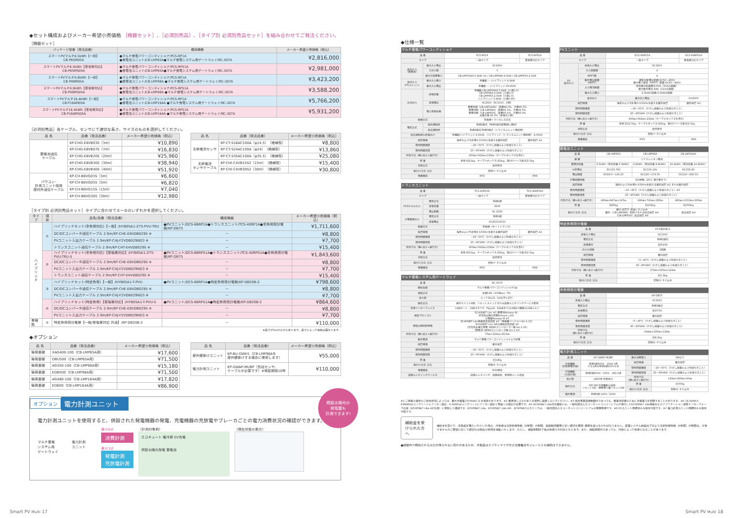◆セット構成およびメーカー希望小売価格 ［機器セット］､［必須別売品］､［タイプ別 必須別売品セット］を組み合わせてご発注ください。
［機器セット］
| パッケージ型番（発注品番） | 構成機器 | メーカー希望小売価格（税込） |
| --- | --- | --- |
| スマートPVマルチ6.5kWh【一般】 CB-P65M05A | ●マルチ蓄電パワーコンディショナ/PCS-RP1A ●蓄電池ユニット/CB-LMP65A●マルチ蓄電システム用ゲートウェイ/RC-307A | ¥2,816,000 |
| スマートPVマルチ6.5kWh【重塩害対応】 CB-P65MS05A | ●マルチ蓄電パワーコンディショナ/PCS-RPS1A ●蓄電池ユニット/CB-LMP65A●マルチ蓄電システム用ゲートウェイ/RC-307A | ¥2,981,000 |
| スマートPVマルチ9.8kWh【一般】 CB-P98M05A | ●マルチ蓄電パワーコンディショナ/PCS-RP1A ●蓄電池ユニット/CB-LMP98A ●マルチ蓄電システム用ゲートウェイ/RC-307A | ¥3,423,200 |
| スマートPVマルチ9.8kWh【重塩害対応】 CB-P98MS05A | ●マルチ蓄電パワーコンディショナ/PCS-RPS1A ●蓄電池ユニット/CB-LMP98A ●マルチ蓄電システム用ゲートウェイ/RC-307A | ¥3,588,200 |
| スマートPVマルチ16.4kWh【一般】 CB-P164M05A | ●マルチ蓄電パワーコンディショナ/PCS-RP1A ●蓄電池ユニット/CB-LMP164A ●マルチ蓄電システム用ゲートウェイ/RC-307A | ¥5,766,200 |
| スマートPVマルチ16.4kWh【重塩害対応】 CB-P164MS05A | ●マルチ蓄電パワーコンディショナ/PCS-RPS1A ●蓄電池ユニット/CB-LMP164A ●マルチ蓄電システム用ゲートウェイ/RC-307A | ¥5,931,200 |
［必須別売品］各ケーブル、センサにて適切な長さ、サイズのものを選択してください。
| 品 名 | 品番（発注品番） | メーカー希望小売価格（税込） |
| --- | --- | --- |
| 蓄電池通信 ケーブル | KP-CHG-E8VB03S（3m） | ¥10,890 |
| | KP-CHG-E8VB07S（7m） | ¥16,830 |
| | KP-CHG-E8VB20S（20m） | ¥25,960 |
| | KP-CHG-E8VB30S（30m） | ¥38,940 |
| | KP-CHG-E8VB40S（40m） | ¥51,920 |
| パワコン･ 計測ユニット間用 屋内外通信ケーブル | KP-CH-B8VG03S（3m） | ¥6,600 |
| | KP-CH-B8VG05S（5m） | ¥6,820 |
| | KP-CH-B8VG15S（15m） | ¥7,040 |
| | KP-CH-B8VG30S（30m） | ¥12,980 |
| 品 名 | 品番（発注品番） | メーカー希望小売価格（税込） |
| --- | --- | --- |
| 主幹電流センサ | KP-CT-S16AC100A（φ14.5）（絶縁型） | ¥8,800 |
| | KP-CT-S24AC100A（φ24）（絶縁型） | ¥13,860 |
| | KP-CT-S35AC100A（φ35.5）（絶縁型） | ¥25,080 |
| 主幹電流 センサケーブル | KP-CHI-C4VB15S2（15m）（絶縁型） | ¥15,400 |
| | KP-CHI-C4VB30S2（30m）（絶縁型） | ¥30,800 |
［タイプ別 必須別売品セット］タイプに合わせて①～⑤のいずれかを選択してください。
| タイプ | 項目 | 品名/品番（発注品番） | 構成機器 | メーカー希望小売価格（税込） |
| --- | --- | --- | --- | --- |
| ハ イ ブ リ ッ ド | ① | ハイブリッドセット(全負荷対応)【一般】/HYB05A1-Z75-PVU-TRU | ●PVユニット/DCS-66RP1A●トランスユニット/TCS-40RP1A●全負荷用分電盤/KP-DB75 | ¥1,711,600 |
| | | DC/DCコンバータ通信ケーブル 2.9m/KP-CHE-E8VDB029S ※ | － | ¥8,800 |
| | | PVユニット入出力ケーブル 2.9m/KP-CHJ-F2VDB029ND3 ※ | － | ¥7,700 |
| | | トランスユニット通信ケーブル 2.9m/KP-CHT-E4VDB029S ※ | － | ¥15,400 |
| | ② | ハイブリッドセット(全負荷対応)【重塩害対応】/HYB05A1-Z75-PVU-TRU-S | ●PVユニット/DCS-66RPS1A●トランスユニット/TCS-40RPS1A●全負荷用分電盤/KP-DB75 | ¥1,843,600 |
| | | DC/DCコンバータ通信ケーブル 2.9m/KP-CHE-E8VDB029S ※ | － | ¥8,800 |
| | | PVユニット入出力ケーブル 2.9m/KP-CHJ-F2VDB029ND3 ※ | － | ¥7,700 |
| | | トランスユニット通信ケーブル 2.9m/KP-CHT-E4VDB029S ※ | － | ¥15,400 |
| | ③ | ハイブリッドセット(特定負荷)【一般】/HYB05A1-T-PVU | ●PVユニット/DCS-66RP1A●特定負荷用分電盤/KP-DB20B-2 | ¥798,600 |
| | | DC/DCコンバータ通信ケーブル 2.9m/KP-CHE-E8VDB029S ※ | － | ¥8,800 |
| | | PVユニット入出力ケーブル 2.9m/KP-CHJ-F2VDB029ND3 ※ | － | ¥7,700 |
| | ④ | ハイブリッドセット(特定負荷)【重塩害対応】/HYB05A1-T-PVU-S | ●PVユニット/DCS-66RPS1A●特定負荷用分電盤/KP-DB20B-2 | ¥864,600 |
| | | DC/DCコンバータ通信ケーブル 2.9m/KP-CHE-E8VDB029S ※ | － | ¥8,800 |
| | | PVユニット入出力ケーブル 2.9m/KP-CHJ-F2VDB029ND3 ※ | － | ¥7,700 |
| 単機能 | ⑤ | 特定負荷用分電盤【一般/重塩害対応 共通】/KP-DB20B-2 | － | ¥110,000 |
※長さが5mのものもあります。長さによって価格は異なります。
◆オプション
| 品 名 | 品番（発注品番） | メーカー希望小売価格（税込） |
| --- | --- | --- |
| 簡易基礎 | XAG400-100（CB-LMP65A用） | ¥17,600 |
| 簡易基礎 | OBU500（CB-LMP65A用） | ¥71,500 |
| 簡易基礎 | AG350-100（CB-LMP98A用） | ¥15,180 |
| 簡易基礎 | EOB500（CB-LMP98A用） | ¥71,500 |
| 簡易基礎 | AG480-100（CB-LMP164A用） | ¥17,820 |
| 簡易基礎 | EO600（CB-LMP164A用） | ¥86,900 |
| 品 名 | 品番（発注品番） | メーカー希望小売価格（税込） |
| --- | --- | --- |
| 屋外壁掛けユニット | KP-BU-OWH1（CB-LMP98Aを 屋外壁掛けする場合に使用します） | ¥55,000 |
| 電力計測ユニット | KP-GWAP-MUBP（別途センサ、 ケーブルが必要です）※保証期間10年 | ¥110,000 |
オプション 電力計測ユニット
既設太陽光の
発電量も
計測できます!
電力計測ユニットを使用すると、併設された発電機器の発電、充電機器の充放電やブレーカごとの電力消費状況の確認ができます。
マルチ蓄電
システム用
ゲートウェイ
電力計測
ユニット
最大6点
消費計測
最大3点
発電計測
充放電計測
〈計測対象例〉
エコキュート 暖冷房 EV充電
併設太陽光発電 蓄電池
〈現在状態の表示〉
Smart PV Multi 17
◆仕様一覧
| マルチ蓄電パワーコンディショナ | | | |
| 品 番 | | PCS-RP1A | PCS-RPS1A |
| タイプ | | 一般タイプ | 重塩害対応タイプ |
| 直流入力 （蓄電池） | 最大入力電圧 | DC450V | |
| | 入出力数 | 1 | |
| | 最大充放電電力 | CB-LMP164A:5.9kW ※1 / CB-LMP98A:4.0kW / CB-LMP65A:2.5kW | |
| 直流入力 （PVユニット） | 最大入力電力 | 単機能:－ /ハイブリッド:6.6kW | |
| | 最大入力電圧 | 単機能:－ /ハイブリッド:DC450V | |
| 交流出力 | 定格容量 | 単機能:CB-LMP164A:5.9kW（力率1.0） CB-LMP98A:4.0kW（力率1.0） CB-LMP65A:2.5kW（力率1.0） ハイブリッド:5.6kW（力率0.95） | |
| | 定格電圧 | AC202V（AC101V、2相） | |
| | 電力変換効率 | 蓄電池側（CB-LMP164A）:放電96.0%、充電95.5% 蓄電池側（CB-LMP98A）:放電95.5%、充電95.5% 蓄電池側（CB-LMP65A）:放電95.0%、充電95.0% 太陽光側:95.0%（定格出力時） | |
| 絶縁方式 | | 非絶縁トランスレス方式 | |
| 電気方式 | 連系運転時 | 単相2線式（単相3線式配電線に接続） | |
| | 自立運転時 | 単相2線式/単相3線式（トランスユニット接続時） | |
| 自立運転時の定格出力 | | 単機能/ハイブリッド:2.0kVA、ハイブリッド（トランスユニット接続時）:4.0kVA | |
| 設置環境 | | 海岸および汽水域から500mを超える屋外設置 | 屋外設置 ※2 |
| 使用周囲温度 | | −20～50℃（ただし結露および氷結なきこと） | |
| 使用周囲湿度 | | 25～95%RH（ただし結露および氷結なきこと） | |
| 外形寸法（横×高さ×奥行き） | | 450㎜×562㎜×232㎜（ケーブルボックスを含む） | |
| 質 量 | | 本体:約21kg、ケーブルボックス:約1kg、取付けベース板:約2.5kg | |
| 冷却方式 | | 自然空冷 | |
| 取付け方式･方法 | | 壁掛け･ネジ止め | |
| 保護構造 | | IP55 | IP66 |
| トランスユニット | | | |
| 品 番 | | TCS-40RP1A | TCS-40RPS1A |
| タイプ | | 一般タイプ | 重塩害対応タイプ |
| PCSからの入力 | 電気方式 | 単相2線 | |
| | 定格容量 | 4kVA | |
| | 電圧範囲 | AC 202V | |
| 分電盤側出力 | 電気方式 | 単相3線 | |
| | 定格電圧 | AC202V/101V | |
| 絶縁方式 | | 非絶縁（オートトランス） | |
| 設置環境 | | 海岸および汽水域から500mを超える屋外設置 | 屋外設置 ※2 |
| 使用周囲温度 | | −20～50℃（ただし結露および氷結なきこと） | |
| 使用周囲湿度 | | 25～95%RH（ただし結露および氷結なきこと） | |
| 外形寸法（横×高さ×奥行き） | | 450㎜×562㎜×232㎜（ケーブルボックスを含む） | |
| 質 量 | | 本体:約21kg、ケーブルボックス:約1kg、取付けベース板:約2.5kg | |
| 冷却方式 | | 自然空冷 | |
| 取付け方式･方法 | | 壁掛け･ネジ止め | |
| 保護構造 | | IP55 | IP66 |
| マルチ蓄電システム用ゲートウェイ | | | |
| 品 番 | | RC-307A | |
| 接続台数 | | マルチ蓄電パワーコンディショナ1台 | |
| 通信方式 | | 有線LAN（100Base -TX） | |
| 表示部 | | モノクロLCD（16文字×2行） | |
| 操作方法 | | 操作スイッチ4個、リセットスイッチまたは遠隔モニタリングサービス使用 | |
| 外部インターフェイス | | LANポート、USBコネクタ（TypeA）32GBまでのUSB2.0準拠のUSBメモリ | |
| 通信プロトコル | | ECHONET Lite ※5 蓄電池Release M、 住宅用太陽光発電Release J ※6、 分電盤Release M ※7 | |
| 通信仕様認証規格 | | ECHONET Lite規格適合性認証 ※5（規格書バージョンVer.1.13） ECHONET Lite AIF仕様適合性認証 ※5 （住宅用太陽光発電･HEMSコントローラー間 Ver.1.01） （蓄電池･HEMSコントローラ間 Ver.1.10） | |
| 外形寸法（横×高さ×奥行き） | | 75㎜×120㎜×29.5㎜ | |
| 動作電源 | | マルチ蓄電パワーコンディショナより給電 | |
| 設置環境 | | 屋内設置 | |
| 使用周囲温度 | | −20～50℃（ただし結露および氷結なきこと） | |
| 使用周囲湿度 | | 25～95%RH（ただし結露および氷結なきこと） | |
| 質 量 | | 約140g | |
| 取付け方式･方法 | | 壁取付･ネジ止め | |
| 保護構造 | | IP20相当 | |
| 遠隔モニタリングサービス | | 遠隔モニタリング、遠隔設定、異常時メール送信 | |
| PVユニット | | | |
| 品 番 | | DCS-66RP1A | DCS-66RPS1A |
| タイプ | | 一般タイプ | 重塩害対応タイプ |
| PV 直流入力 | 定格入力電圧 | DC320V | |
| | 入力回路数 | 4 | |
| | MPPT数 | 4 | |
| | 動作電圧範囲 （MPPT） | 運転可能電圧範囲:DC50～450V 最大電力追従（MPPT）範囲:DC60～440V | |
| | 入力電流範囲 | 許容最大短絡電流:60A（15A/1回路） 最大動作電流:44A（11A/1回路） | |
| | 最大入力電力 | 2.5kW/1回路 6.6kW/4回路 | |
| | 直流出力 | 最大出力電圧 | DC450V |
| 設置環境 | | 海岸および汽水域から500mを超える屋外設置 | 屋外設置 ※2 |
| 使用周囲温度 | | −20～50℃（ただし結露および氷結なきこと） | |
| 使用周囲湿度 | | 25～95%RH（ただし結露および氷結なきこと） | |
| 外形寸法（横×高さ×奥行き） | | 450㎜×562㎜×232㎜（ケーブルボックスを含む） | |
| 質 量 | | 本体:約12.5kg、ケーブルボックス:約1kg、取付けベース板:約2.5kg | |
| 冷却方式 | | 自然空冷 | |
| 取付け方式･方法 | | 壁掛け･ネジ止め | |
| 保護構造 | | IP55 | IP66 |
| 蓄電池ユニット | | | |
| 品 番 | CB-LMP65A | CB-LMP98A | CB-LMP164A |
| 種 類 | リチウムイオン電池 | | |
| 蓄電池容量 | 6.5kWh（実効容量:5.9kWh） | 9.8kWh（実効容量:8.8kWh） | 16.4kWh（実効容量:14.8kWh） |
| 公称電圧 | DC102.76V | DC154.14V | DC256.9V |
| 電圧範囲 | DC84.0～116.2V | DC126～174.3V | DC210～290.5V |
| 充電回復時間 | 約3時間（25℃ 満充電まで） | | |
| 設置環境 | 海岸および汽水域から500mを超える屋外設置 ※2 または屋内設置 | | |
| 使用周囲温度 | −10～45℃（ただし結露および氷結なきこと）※3 | | |
| 使用周囲湿度 | 25～95%RH（ただし結露および氷結なきこと） | | |
| 外形寸法（横×高さ×奥行き） | 490㎜×847㎜×147㎜ | 490㎜×741㎜×295㎜ | 490㎜×1010㎜×295㎜ |
| 質 量 | 約65kg | 約102kg | 約150kg |
| 取付け方式･方法 | 屋内:床置き･壁面にネジ止め 屋外:（CB-LMP98A）壁掛けまたは自立設置 ※4 （CB-LMP65A）自立設置 ※4 | | 自立設置 ※4 |
| 特定負荷用分電盤 | |
| 品 番 | KP-DB20B-2 |
| 定格入力電圧 | AC100V |
| 電気方式 | 単相2線式 |
| 定格電流 | 合計20A |
| 出力分岐数 | 2回路 |
| 設置環境 | 屋内設置 |
| 使用周囲温度 | −5～40℃（ただし結露および氷結なきこと） |
| 使用周囲湿度 | 45～85%RH（ただし結露および氷結なきこと） |
| 外形寸法（横×高さ×奥行き） | 172㎜×325㎜×124㎜ |
| 質 量 | 約1.9kg |
| 取付け方式･方法 | 壁取付･ネジ止め |
| 全負荷用分電盤 | |
| 品 番 | KP-DB75 |
| 定格入力電圧 | AC202V |
| 電気方式 | 単相3線式 |
| 定格電流 | 合計75A |
| 設置環境 | 屋内設置 |
| 使用周囲温度 | −5～40℃（ただし結露および氷結なきこと） |
| 使用周囲湿度 | 45～85%RH（ただし結露および氷結なきこと） |
| 外形寸法 （横×高さ×奥行き） | 644㎜×325㎜×124㎜ |
| 質 量 | 約8.2kg |
| 取付け方式･方法 | 壁取付･ネジ止め |
| 電力計測ユニット | | | |
| 品 番 | KP-GWAP-MUBP | 最大消費電力 | 5W以下 |
| 計測機能 （外部発電計測） | 単相3線200V、100A 3点 うち1点は単相2線100Vも可 | 設置環境 | 屋内設置 |
| | | 使用周囲温度 | −20～50℃（ただし結露および氷結なきこと） |
| 計測機能 （分岐計測） | 単相2線200V／100V、30A 6点 | 使用周囲湿度 | 25～95%RH（ただし結露および氷結なきこと） |
| | | 外形寸法 （横×高さ×奥行き） | 130㎜×260㎜×60㎜ |
| 表示部 | LED5点:状態表示 | | |
| 操作方法 | DIP-SW:計測機能の設定、 リセットSW、積算電力量リセットSW | 質 量 | 約700g |
| | | 取付け方式･方法 | 壁取付･ネジ止め |
| 動作電源 | 単相3線 100V／200V | | |
※1 ご家庭の電気のご使用状況によっては、最大充電電力が4kWになる場合があります。※2 直接波しぶきがあたる場所に設置しないでください。※3 使用周囲温度範囲内であっても、蓄電池保護のために充電電力を制限することがあります。※4 16.4kWhと9.8kWhはコンクリートにアンカー固定、6.5kWhはコンクリートにアンカー固定と壁面への固定が必要です。※5 ECHONET Lite対応機器とは、一般社団法人エコーネットコンソーシアムが発行したECHONET Lite規格およびアプリケーション通信インターフェース仕様（ECHONET Lite AIF仕様）に準拠した機器です。ECHONET Lite、ECHONET Lite AIF、ECHONETロゴマークは、一般社団法人エコーネットコンソーシアムの登録商標です。※6 PVユニット接続時のみ使用可能です。※7 電力計測ユニット接続時のみ使用可能です。
補助金を受けられた方へ
補助金を受けて、本製品を購入いただいた場合、所有者は法定耐用年数（6年間）の期間、取扱説明書等に従い適切な管理･運用を図らなければなりません。蓄電システム納品完了日より法定耐用年数（6年間）の期間は、お客さまからのご要望に応じて適切な点検及び修理を保証いたします。ただし、保証期間終了後は有償での対応となります。また、保証期間内であっても、内容によって有償となることがあります。
●誤動作や期待される出力が得られない恐れがあるため、本製品はオプティマイザ付き太陽電池モジュールとの接続はできません。
Smart PV Multi 18